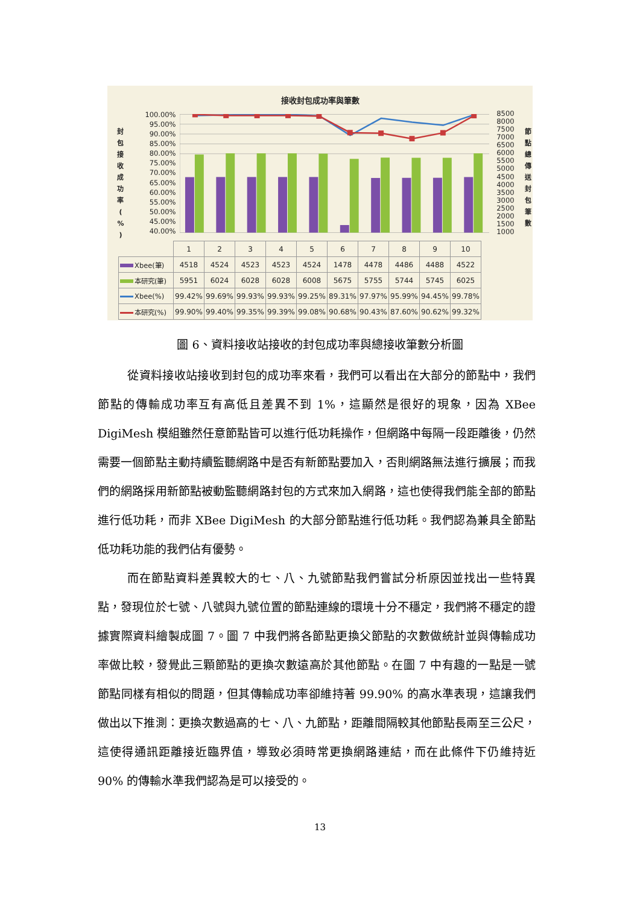接收封包成功率與筆數
封
包
接
收
成
功
率
(
%
)
100.00%
95.00%
90.00%
85.00%
80.00%
75.00%
70.00%
65.00%
60.00%
55.00%
50.00%
45.00%
40.00%
8500
8000
7500
7000
6500
6000
5500
5000
4500
4000
3500
3000
2500
2000
1500
1000
節
點
總
傳
送
封
包
筆
數
| | 1 | 2 | 3 | 4 | 5 | 6 | 7 | 8 | 9 | 10 |
| Xbee(筆) | 4518 | 4524 | 4523 | 4523 | 4524 | 1478 | 4478 | 4486 | 4488 | 4522 |
| 本研究(筆) | 5951 | 6024 | 6028 | 6028 | 6008 | 5675 | 5755 | 5744 | 5745 | 6025 |
| Xbee(%) | 99.42% | 99.69% | 99.93% | 99.93% | 99.25% | 89.31% | 97.97% | 95.99% | 94.45% | 99.78% |
| 本研究(%) | 99.90% | 99.40% | 99.35% | 99.39% | 99.08% | 90.68% | 90.43% | 87.60% | 90.62% | 99.32% |
圖 6、資料接收站接收的封包成功率與總接收筆數分析圖
從資料接收站接收到封包的成功率來看，我們可以看出在大部分的節點中，我們節點的傳輸成功率互有高低且差異不到 1%，這顯然是很好的現象，因為 XBee DigiMesh 模組雖然任意節點皆可以進行低功耗操作，但網路中每隔一段距離後，仍然需要一個節點主動持續監聽網路中是否有新節點要加入，否則網路無法進行擴展；而我們的網路採用新節點被動監聽網路封包的方式來加入網路，這也使得我們能全部的節點進行低功耗，而非 XBee DigiMesh 的大部分節點進行低功耗。我們認為兼具全節點低功耗功能的我們佔有優勢。
而在節點資料差異較大的七、八、九號節點我們嘗試分析原因並找出一些特異點，發現位於七號、八號與九號位置的節點連線的環境十分不穩定，我們將不穩定的證據實際資料繪製成圖 7。圖 7 中我們將各節點更換父節點的次數做統計並與傳輸成功率做比較，發覺此三顆節點的更換次數遠高於其他節點。在圖 7 中有趣的一點是一號節點同樣有相似的問題，但其傳輸成功率卻維持著 99.90% 的高水準表現，這讓我們做出以下推測：更換次數過高的七、八、九節點，距離間隔較其他節點長兩至三公尺，這使得通訊距離接近臨界值，導致必須時常更換網路連結，而在此條件下仍維持近 90% 的傳輸水準我們認為是可以接受的。
13